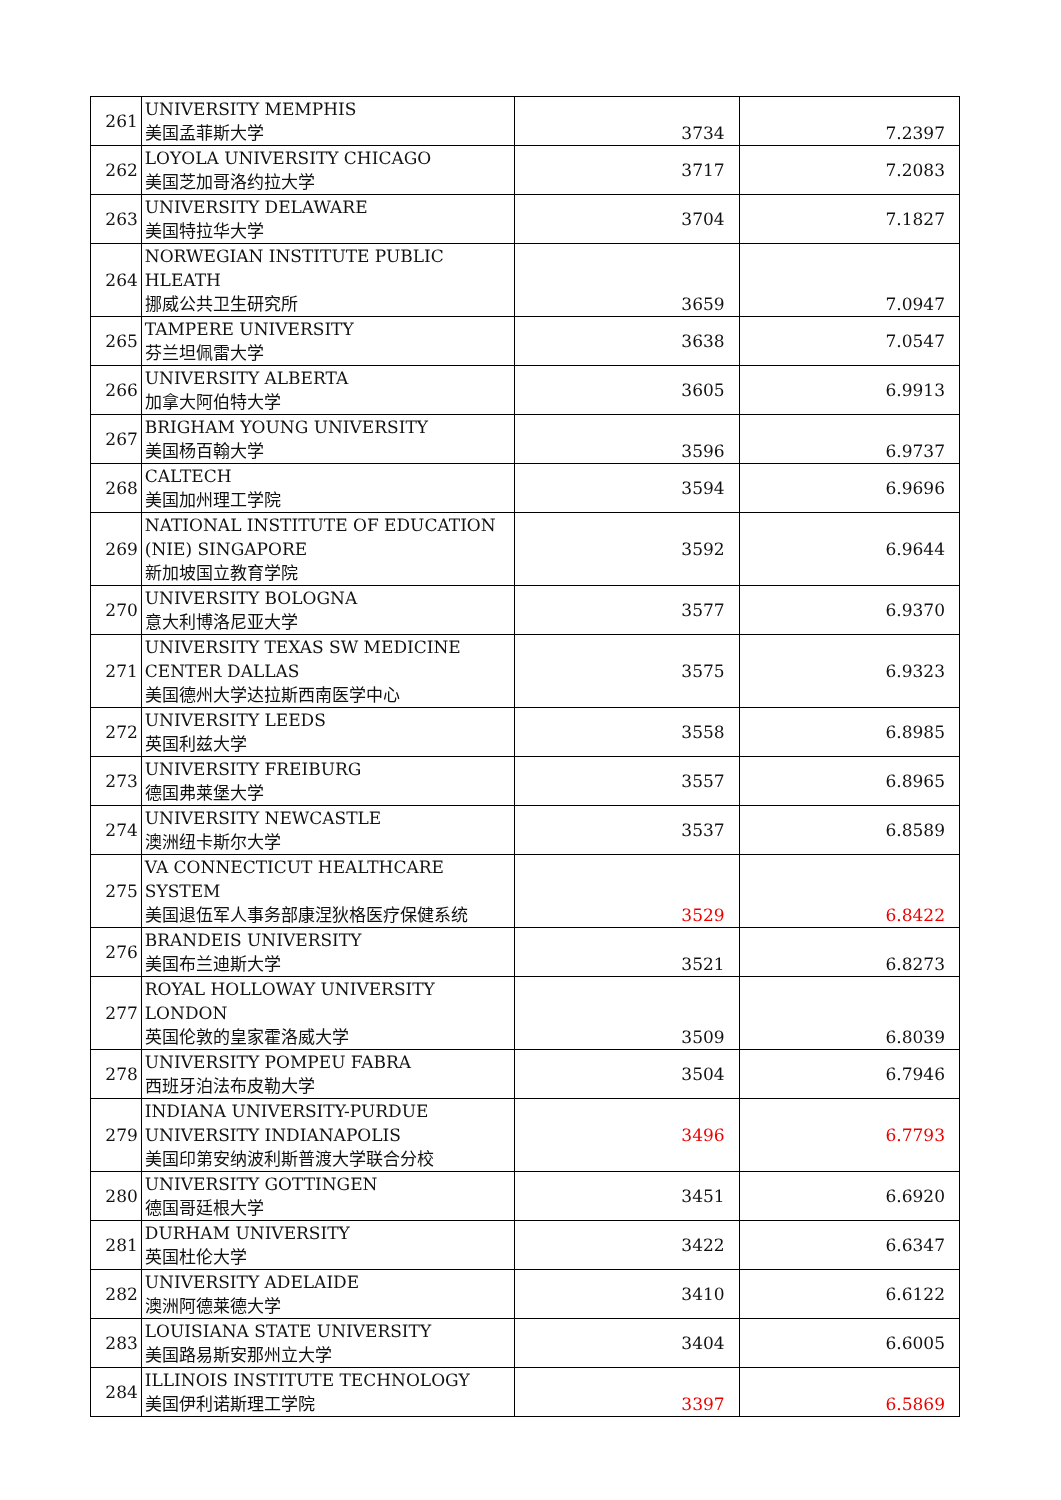| 261 | UNIVERSITY MEMPHIS 美国孟菲斯大学 | 3734 | 7.2397 |
| 262 | LOYOLA UNIVERSITY CHICAGO 美国芝加哥洛约拉大学 | 3717 | 7.2083 |
| 263 | UNIVERSITY DELAWARE 美国特拉华大学 | 3704 | 7.1827 |
| 264 | NORWEGIAN INSTITUTE PUBLIC HLEATH 挪威公共卫生研究所 | 3659 | 7.0947 |
| 265 | TAMPERE UNIVERSITY 芬兰坦佩雷大学 | 3638 | 7.0547 |
| 266 | UNIVERSITY ALBERTA 加拿大阿伯特大学 | 3605 | 6.9913 |
| 267 | BRIGHAM YOUNG UNIVERSITY 美国杨百翰大学 | 3596 | 6.9737 |
| 268 | CALTECH 美国加州理工学院 | 3594 | 6.9696 |
| 269 | NATIONAL INSTITUTE OF EDUCATION (NIE) SINGAPORE 新加坡国立教育学院 | 3592 | 6.9644 |
| 270 | UNIVERSITY BOLOGNA 意大利博洛尼亚大学 | 3577 | 6.9370 |
| 271 | UNIVERSITY TEXAS SW MEDICINE CENTER DALLAS 美国德州大学达拉斯西南医学中心 | 3575 | 6.9323 |
| 272 | UNIVERSITY LEEDS 英国利兹大学 | 3558 | 6.8985 |
| 273 | UNIVERSITY FREIBURG 德国弗莱堡大学 | 3557 | 6.8965 |
| 274 | UNIVERSITY NEWCASTLE 澳洲纽卡斯尔大学 | 3537 | 6.8589 |
| 275 | VA CONNECTICUT HEALTHCARE SYSTEM 美国退伍军人事务部康涅狄格医疗保健系统 | 3529 | 6.8422 |
| 276 | BRANDEIS UNIVERSITY 美国布兰迪斯大学 | 3521 | 6.8273 |
| 277 | ROYAL HOLLOWAY UNIVERSITY LONDON 英国伦敦的皇家霍洛威大学 | 3509 | 6.8039 |
| 278 | UNIVERSITY POMPEU FABRA 西班牙泊法布皮勒大学 | 3504 | 6.7946 |
| 279 | INDIANA UNIVERSITY-PURDUE UNIVERSITY INDIANAPOLIS 美国印第安纳波利斯普渡大学联合分校 | 3496 | 6.7793 |
| 280 | UNIVERSITY GOTTINGEN 德国哥廷根大学 | 3451 | 6.6920 |
| 281 | DURHAM UNIVERSITY 英国杜伦大学 | 3422 | 6.6347 |
| 282 | UNIVERSITY ADELAIDE 澳洲阿德莱德大学 | 3410 | 6.6122 |
| 283 | LOUISIANA STATE UNIVERSITY 美国路易斯安那州立大学 | 3404 | 6.6005 |
| 284 | ILLINOIS INSTITUTE TECHNOLOGY 美国伊利诺斯理工学院 | 3397 | 6.5869 |